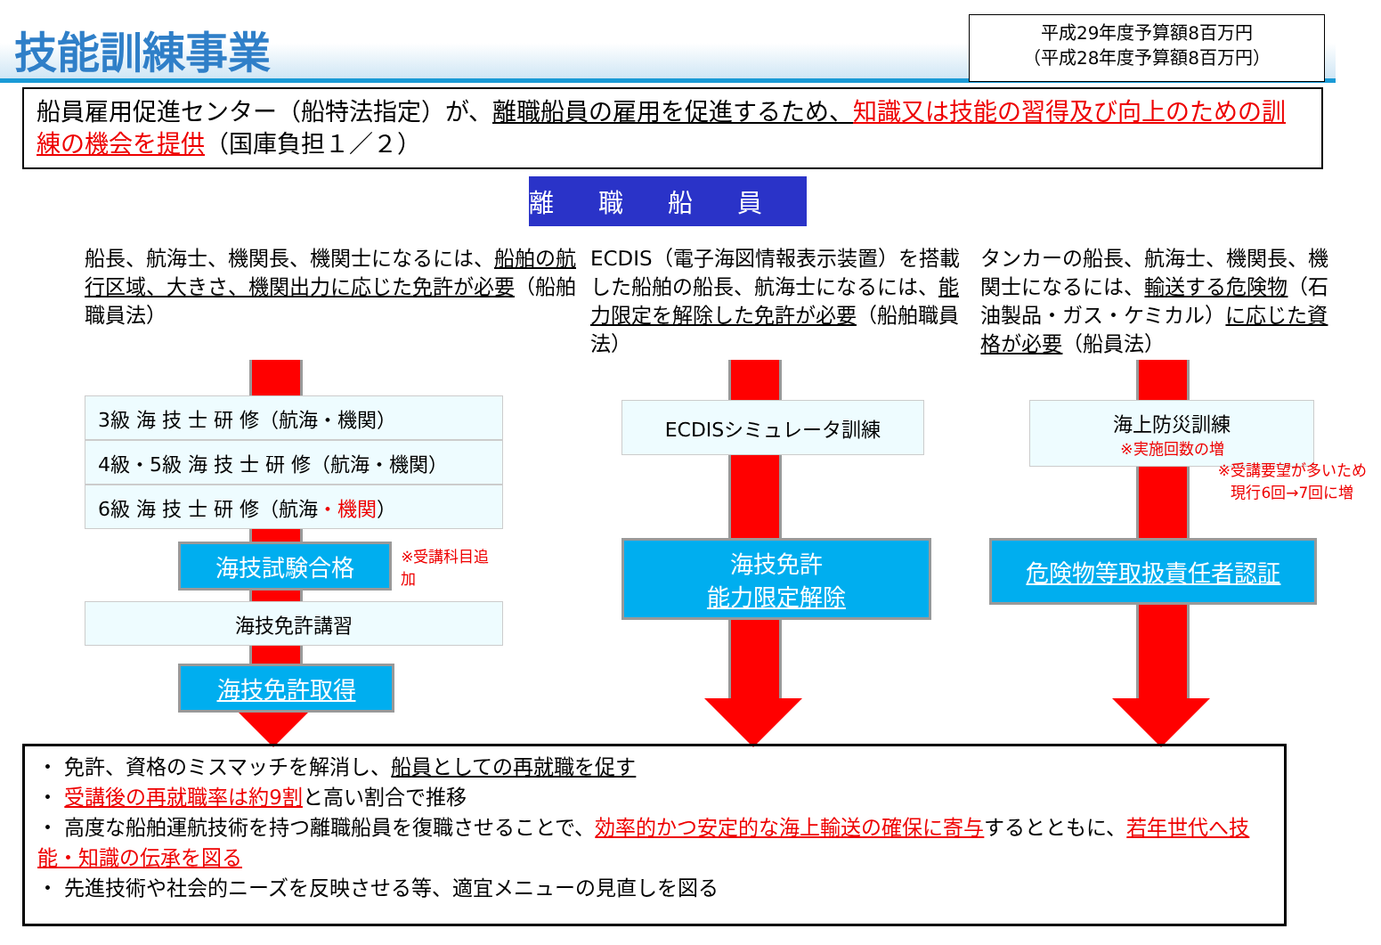技能訓練事業
平成29年度予算額8百万円
（平成28年度予算額8百万円）
船員雇用促進センター（船特法指定）が、離職船員の雇用を促進するため、知識又は技能の習得及び向上のための訓練の機会を提供（国庫負担１／２）
離職船員
船長、航海士、機関長、機関士になるには、船舶の航行区域、大きさ、機関出力に応じた免許が必要（船舶職員法）
3級 海 技 士 研 修（航海・機関）
4級・5級 海 技 士 研 修（航海・機関）
6級 海 技 士 研 修（航海・機関）
海技試験合格
※受講科目追加
海技免許講習
海技免許取得
ECDIS（電子海図情報表示装置）を搭載した船舶の船長、航海士になるには、能力限定を解除した免許が必要（船舶職員法）
ECDISシミュレータ訓練
海技免許
能力限定解除
タンカーの船長、航海士、機関長、機関士になるには、輸送する危険物（石油製品・ガス・ケミカル）に応じた資格が必要（船員法）
海上防災訓練
※実施回数の増
※受講要望が多いため
現行6回→7回に増
危険物等取扱責任者認証
・ 免許、資格のミスマッチを解消し、船員としての再就職を促す
・ 受講後の再就職率は約9割と高い割合で推移
・ 高度な船舶運航技術を持つ離職船員を復職させることで、効率的かつ安定的な海上輸送の確保に寄与するとともに、若年世代へ技能・知識の伝承を図る
・ 先進技術や社会的ニーズを反映させる等、適宜メニューの見直しを図る